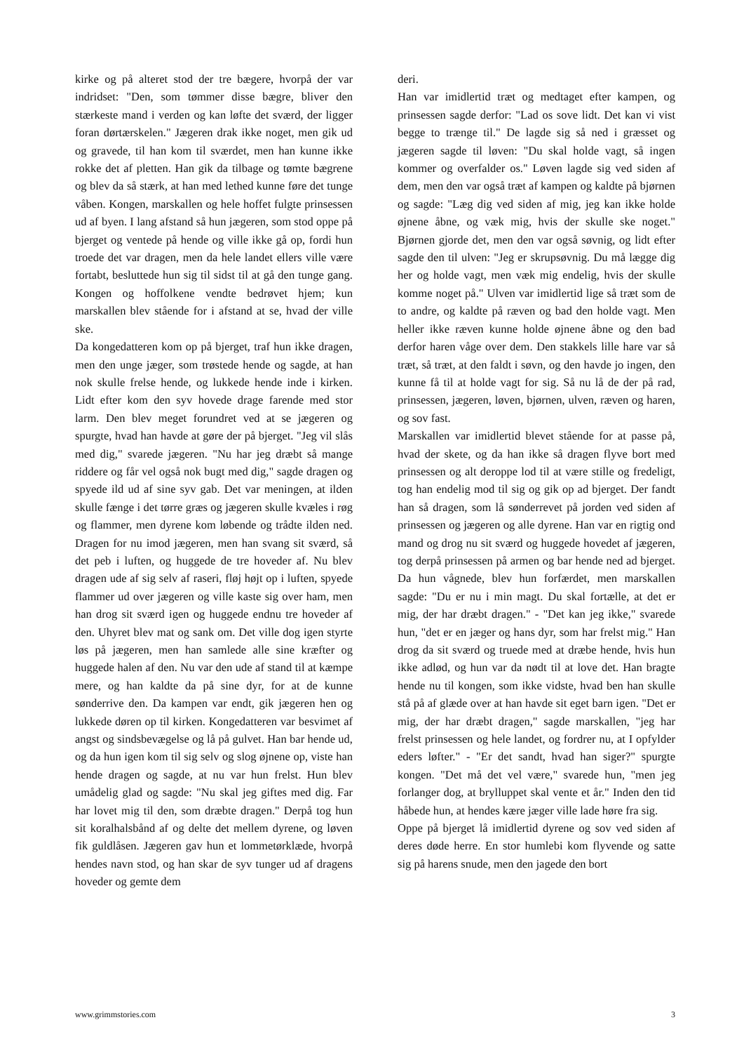kirke og på alteret stod der tre bægere, hvorpå der var indridset: "Den, som tømmer disse bægre, bliver den stærkeste mand i verden og kan løfte det sværd, der ligger foran dørtærskelen." Jægeren drak ikke noget, men gik ud og gravede, til han kom til sværdet, men han kunne ikke rokke det af pletten. Han gik da tilbage og tømte bægrene og blev da så stærk, at han med lethed kunne føre det tunge våben. Kongen, marskallen og hele hoffet fulgte prinsessen ud af byen. I lang afstand så hun jægeren, som stod oppe på bjerget og ventede på hende og ville ikke gå op, fordi hun troede det var dragen, men da hele landet ellers ville være fortabt, besluttede hun sig til sidst til at gå den tunge gang. Kongen og hoffolkene vendte bedrøvet hjem; kun marskallen blev stående for i afstand at se, hvad der ville ske.
Da kongedatteren kom op på bjerget, traf hun ikke dragen, men den unge jæger, som trøstede hende og sagde, at han nok skulle frelse hende, og lukkede hende inde i kirken. Lidt efter kom den syv hovede drage farende med stor larm. Den blev meget forundret ved at se jægeren og spurgte, hvad han havde at gøre der på bjerget. "Jeg vil slås med dig," svarede jægeren. "Nu har jeg dræbt så mange riddere og får vel også nok bugt med dig," sagde dragen og spyede ild ud af sine syv gab. Det var meningen, at ilden skulle fænge i det tørre græs og jægeren skulle kvæles i røg og flammer, men dyrene kom løbende og trådte ilden ned. Dragen for nu imod jægeren, men han svang sit sværd, så det peb i luften, og huggede de tre hoveder af. Nu blev dragen ude af sig selv af raseri, fløj højt op i luften, spyede flammer ud over jægeren og ville kaste sig over ham, men han drog sit sværd igen og huggede endnu tre hoveder af den. Uhyret blev mat og sank om. Det ville dog igen styrte løs på jægeren, men han samlede alle sine kræfter og huggede halen af den. Nu var den ude af stand til at kæmpe mere, og han kaldte da på sine dyr, for at de kunne sønderrive den. Da kampen var endt, gik jægeren hen og lukkede døren op til kirken. Kongedatteren var besvimet af angst og sindsbevægelse og lå på gulvet. Han bar hende ud, og da hun igen kom til sig selv og slog øjnene op, viste han hende dragen og sagde, at nu var hun frelst. Hun blev umådelig glad og sagde: "Nu skal jeg giftes med dig. Far har lovet mig til den, som dræbte dragen." Derpå tog hun sit koralhalsbånd af og delte det mellem dyrene, og løven fik guldlåsen. Jægeren gav hun et lommetørklæde, hvorpå hendes navn stod, og han skar de syv tunger ud af dragens hoveder og gemte dem
deri.
Han var imidlertid træt og medtaget efter kampen, og prinsessen sagde derfor: "Lad os sove lidt. Det kan vi vist begge to trænge til." De lagde sig så ned i græsset og jægeren sagde til løven: "Du skal holde vagt, så ingen kommer og overfalder os." Løven lagde sig ved siden af dem, men den var også træt af kampen og kaldte på bjørnen og sagde: "Læg dig ved siden af mig, jeg kan ikke holde øjnene åbne, og væk mig, hvis der skulle ske noget." Bjørnen gjorde det, men den var også søvnig, og lidt efter sagde den til ulven: "Jeg er skrupsøvnig. Du må lægge dig her og holde vagt, men væk mig endelig, hvis der skulle komme noget på." Ulven var imidlertid lige så træt som de to andre, og kaldte på ræven og bad den holde vagt. Men heller ikke ræven kunne holde øjnene åbne og den bad derfor haren våge over dem. Den stakkels lille hare var så træt, så træt, at den faldt i søvn, og den havde jo ingen, den kunne få til at holde vagt for sig. Så nu lå de der på rad, prinsessen, jægeren, løven, bjørnen, ulven, ræven og haren, og sov fast.
Marskallen var imidlertid blevet stående for at passe på, hvad der skete, og da han ikke så dragen flyve bort med prinsessen og alt deroppe lod til at være stille og fredeligt, tog han endelig mod til sig og gik op ad bjerget. Der fandt han så dragen, som lå sønderrevet på jorden ved siden af prinsessen og jægeren og alle dyrene. Han var en rigtig ond mand og drog nu sit sværd og huggede hovedet af jægeren, tog derpå prinsessen på armen og bar hende ned ad bjerget. Da hun vågnede, blev hun forfærdet, men marskallen sagde: "Du er nu i min magt. Du skal fortælle, at det er mig, der har dræbt dragen." - "Det kan jeg ikke," svarede hun, "det er en jæger og hans dyr, som har frelst mig." Han drog da sit sværd og truede med at dræbe hende, hvis hun ikke adlød, og hun var da nødt til at love det. Han bragte hende nu til kongen, som ikke vidste, hvad ben han skulle stå på af glæde over at han havde sit eget barn igen. "Det er mig, der har dræbt dragen," sagde marskallen, "jeg har frelst prinsessen og hele landet, og fordrer nu, at I opfylder eders løfter." - "Er det sandt, hvad han siger?" spurgte kongen. "Det må det vel være," svarede hun, "men jeg forlanger dog, at brylluppet skal vente et år." Inden den tid håbede hun, at hendes kære jæger ville lade høre fra sig.
Oppe på bjerget lå imidlertid dyrene og sov ved siden af deres døde herre. En stor humlebi kom flyvende og satte sig på harens snude, men den jagede den bort
www.grimmstories.com 3